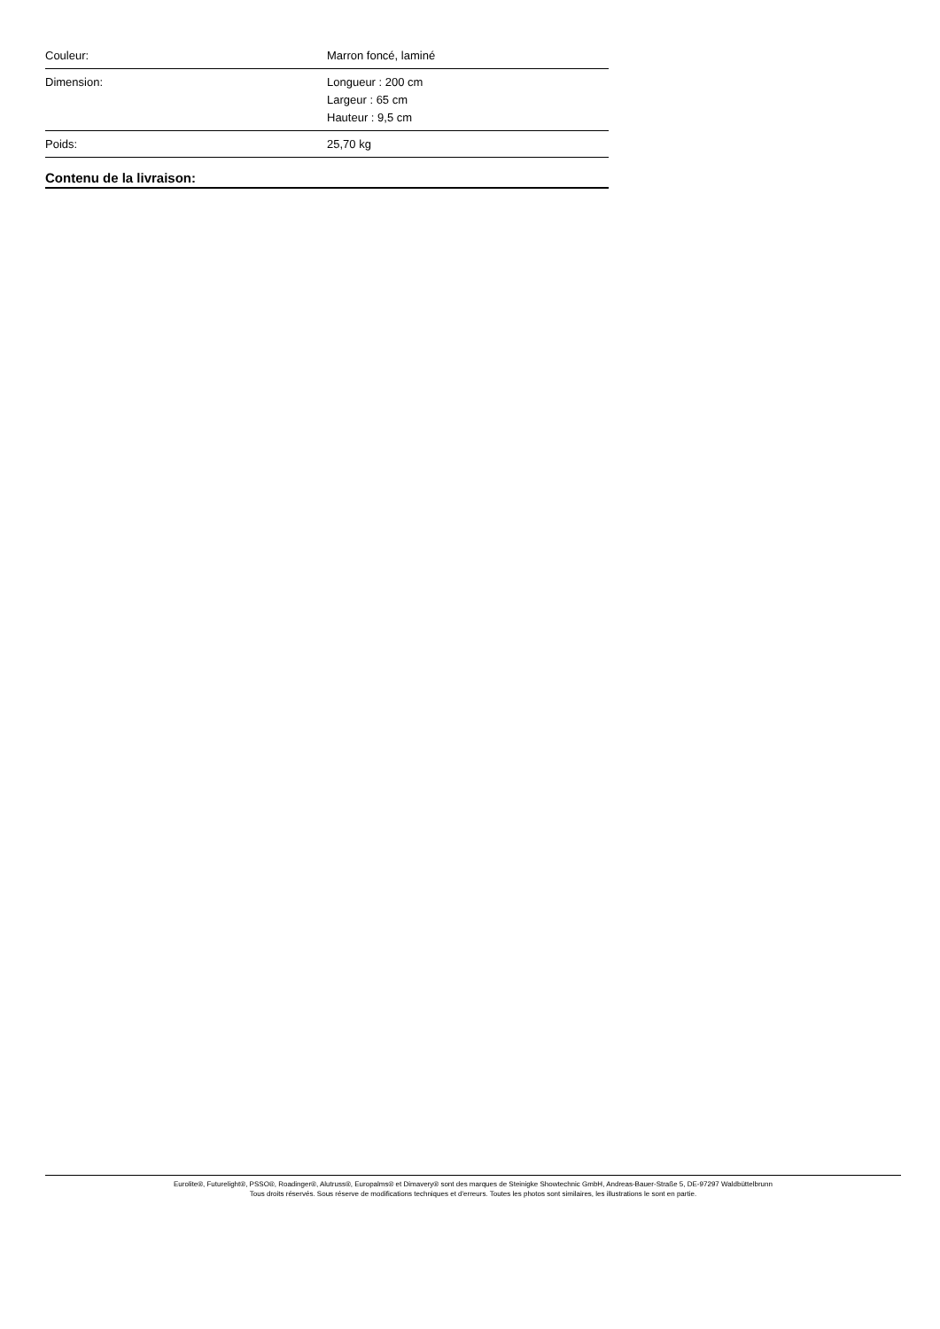| Couleur: | Marron foncé, laminé |
| Dimension: | Longueur : 200 cm Largeur : 65 cm Hauteur : 9,5 cm |
| Poids: | 25,70 kg |
Contenu de la livraison:
Eurolite®, Futurelight®, PSSO®, Roadinger®, Alutruss®, Europalms® et Dimavery® sont des marques de Steinigke Showtechnic GmbH, Andreas-Bauer-Straße 5, DE-97297 Waldbüttelbrunn
Tous droits réservés. Sous réserve de modifications techniques et d'erreurs. Toutes les photos sont similaires, les illustrations le sont en partie.